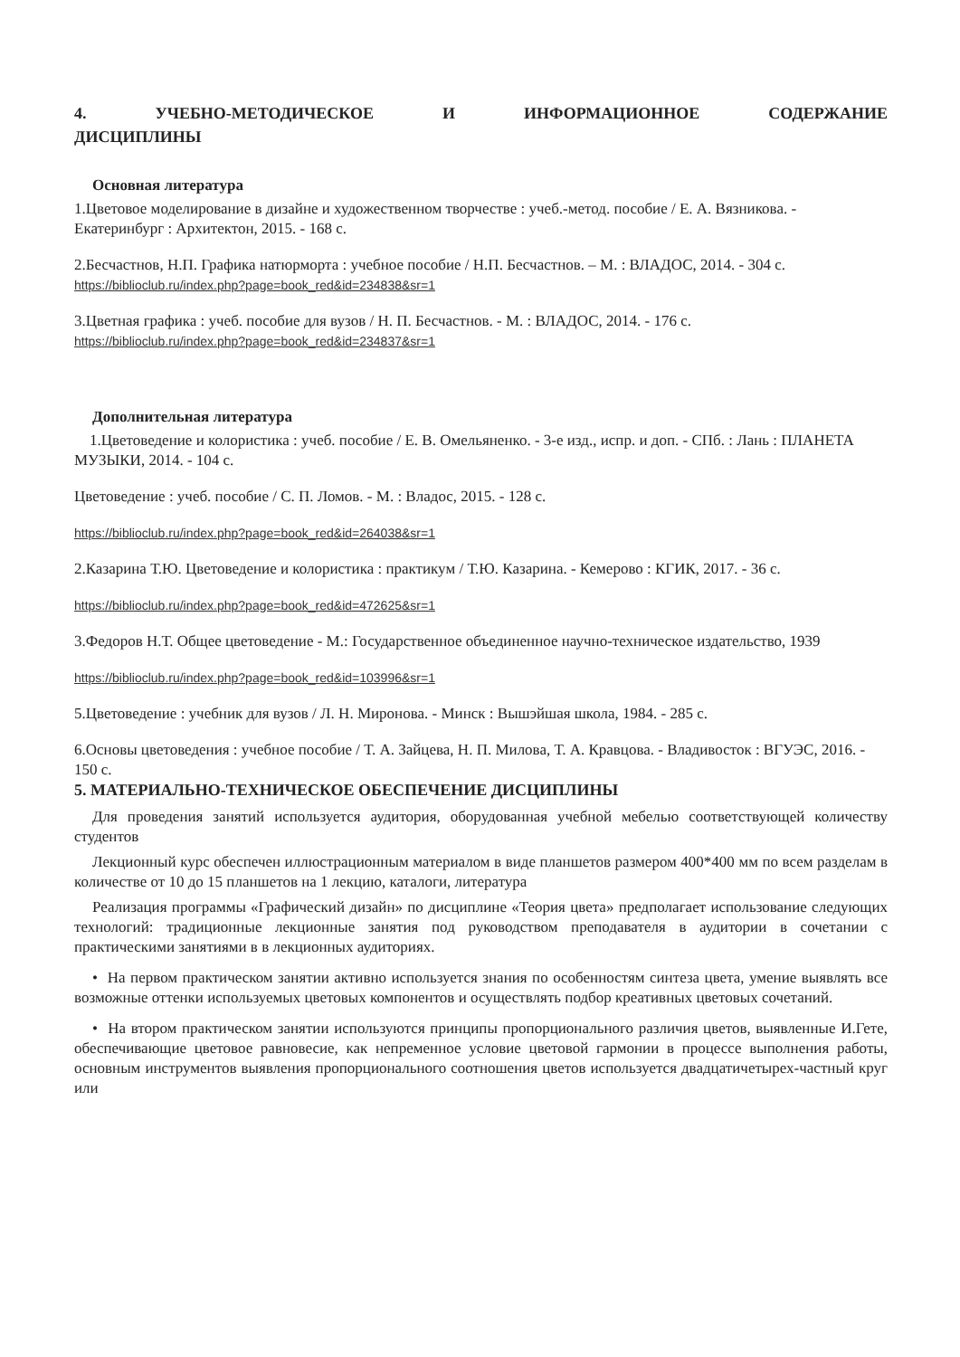4. УЧЕБНО-МЕТОДИЧЕСКОЕ И ИНФОРМАЦИОННОЕ СОДЕРЖАНИЕ
ДИСЦИПЛИНЫ
Основная литература
1.Цветовое моделирование в дизайне и художественном творчестве : учеб.-метод. пособие / Е. А. Вязникова. - Екатеринбург : Архитектон, 2015. - 168 с.
2.Бесчастнов, Н.П. Графика натюрморта : учебное пособие / Н.П. Бесчастнов. – М. : ВЛАДОС, 2014. - 304 с.
https://biblioclub.ru/index.php?page=book_red&id=234838&sr=1
3.Цветная графика : учеб. пособие для вузов / Н. П. Бесчастнов. - М. : ВЛАДОС, 2014. - 176 с.
https://biblioclub.ru/index.php?page=book_red&id=234837&sr=1
Дополнительная литература
1.Цветоведение и колористика : учеб. пособие / Е. В. Омельяненко. - 3-е изд., испр. и доп. - СПб. : Лань : ПЛАНЕТА МУЗЫКИ, 2014. - 104 с.
Цветоведение : учеб. пособие / С. П. Ломов. - М. : Владос, 2015. - 128 с.
https://biblioclub.ru/index.php?page=book_red&id=264038&sr=1
2.Казарина Т.Ю. Цветоведение и колористика : практикум / Т.Ю. Казарина. - Кемерово : КГИК, 2017. - 36 с.
https://biblioclub.ru/index.php?page=book_red&id=472625&sr=1
3.Федоров Н.Т. Общее цветоведение - М.: Государственное объединенное научно-техническое издательство, 1939
https://biblioclub.ru/index.php?page=book_red&id=103996&sr=1
5.Цветоведение : учебник для вузов / Л. Н. Миронова. - Минск : Вышэйшая школа, 1984. - 285 с.
6.Основы цветоведения : учебное пособие / Т. А. Зайцева, Н. П. Милова, Т. А. Кравцова. - Владивосток : ВГУЭС, 2016. - 150 с.
5. МАТЕРИАЛЬНО-ТЕХНИЧЕСКОЕ ОБЕСПЕЧЕНИЕ ДИСЦИПЛИНЫ
Для проведения занятий используется аудитория, оборудованная учебной мебелью соответствующей количеству студентов
Лекционный курс обеспечен иллюстрационным материалом в виде планшетов размером 400*400 мм по всем разделам в количестве от 10 до 15 планшетов на 1 лекцию, каталоги, литература
Реализация программы «Графический дизайн» по дисциплине «Теория цвета» предполагает использование следующих технологий: традиционные лекционные занятия под руководством преподавателя в аудитории в сочетании с практическими занятиями в в лекционных аудиториях.
• На первом практическом занятии активно используется знания по особенностям синтеза цвета, умение выявлять все возможные оттенки используемых цветовых компонентов и осуществлять подбор креативных цветовых сочетаний.
• На втором практическом занятии используются принципы пропорционального различия цветов, выявленные И.Гете, обеспечивающие цветовое равновесие, как непременное условие цветовой гармонии в процессе выполнения работы, основным инструментов выявления пропорционального соотношения цветов используется двадцатичетырех-частный круг или